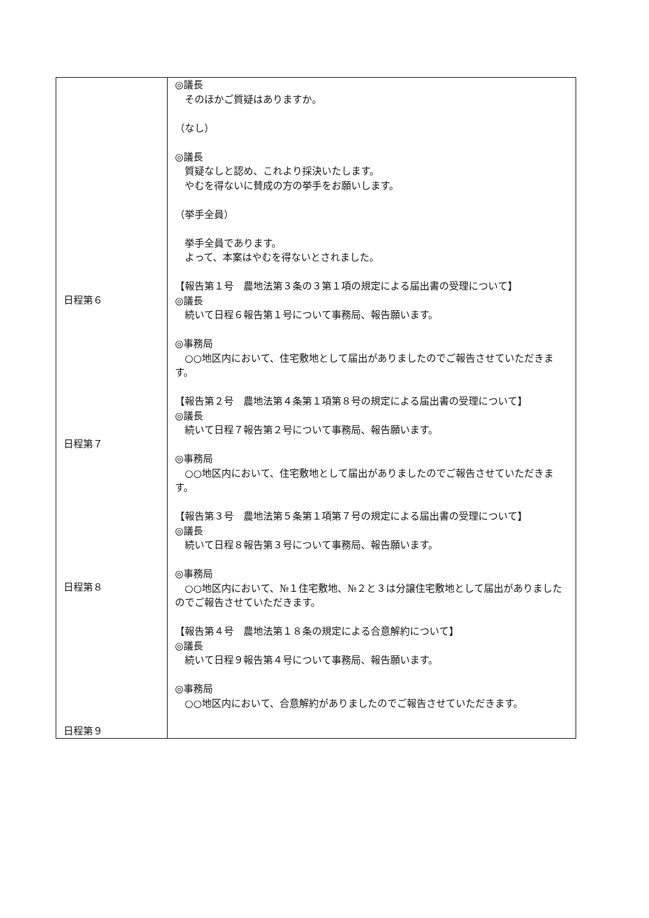| 日程第６ 日程第７ 日程第８ 日程第９ | ◎議長 そのほかご質疑はありますか。 （なし） ◎議長 質疑なしと認め、これより採決いたします。 やむを得ないに賛成の方の挙手をお願いします。 （挙手全員） 挙手全員であります。 よって、本案はやむを得ないとされました。 【報告第１号 農地法第３条の３第１項の規定による届出書の受理について】 ◎議長 続いて日程６報告第１号について事務局、報告願います。 ◎事務局 ○○地区内において、住宅敷地として届出がありましたのでご報告させていただきます。 【報告第２号 農地法第４条第１項第８号の規定による届出書の受理について】 ◎議長 続いて日程７報告第２号について事務局、報告願います。 ◎事務局 ○○地区内において、住宅敷地として届出がありましたのでご報告させていただきます。 【報告第３号 農地法第５条第１項第７号の規定による届出書の受理について】 ◎議長 続いて日程８報告第３号について事務局、報告願います。 ◎事務局 ○○地区内において、№１住宅敷地、№２と３は分譲住宅敷地として届出がありましたのでご報告させていただきます。 【報告第４号 農地法第１８条の規定による合意解約について】 ◎議長 続いて日程９報告第４号について事務局、報告願います。 ◎事務局 ○○地区内において、合意解約がありましたのでご報告させていただきます。 |